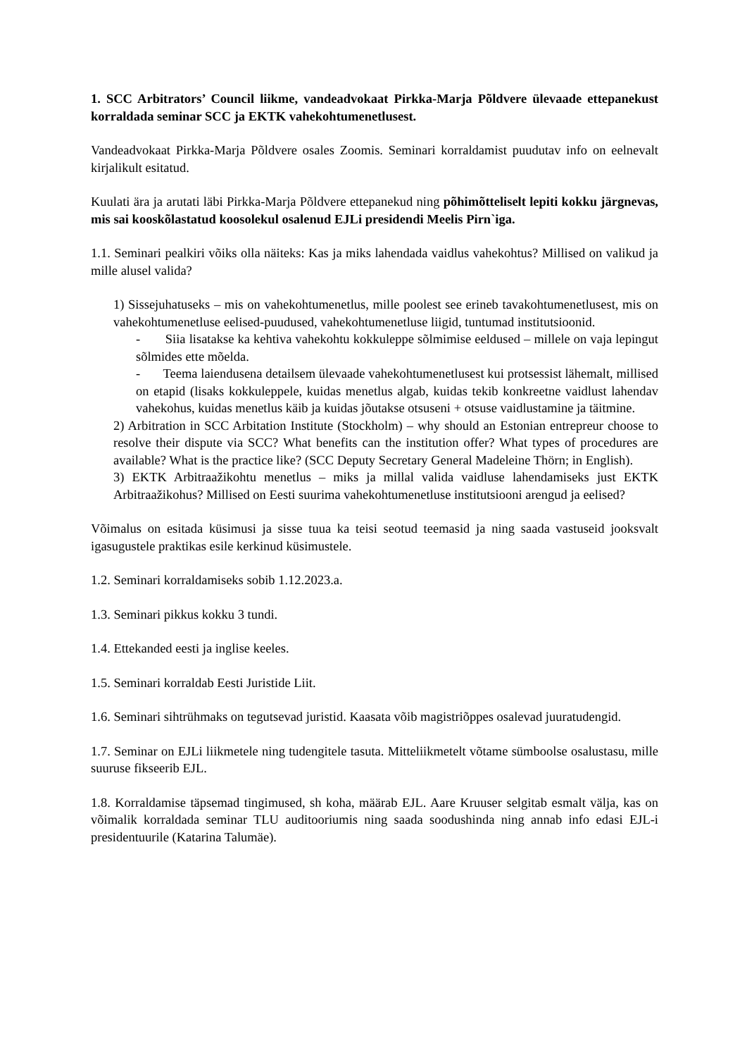1. SCC Arbitrators’ Council liikme, vandeadvokaat Pirkka-Marja Põldvere ülevaade ettepanekust korraldada seminar SCC ja EKTK vahekohtumenetlusest.
Vandeadvokaat Pirkka-Marja Põldvere osales Zoomis. Seminari korraldamist puudutav info on eelnevalt kirjalikult esitatud.
Kuulati ära ja arutati läbi Pirkka-Marja Põldvere ettepanekud ning põhimõtteliselt lepiti kokku järgnevas, mis sai kooskõlastatud koosolekul osalenud EJLi presidendi Meelis Pirn`iga.
1.1. Seminari pealkiri võiks olla näiteks: Kas ja miks lahendada vaidlus vahekohtus? Millised on valikud ja mille alusel valida?
1) Sissejuhatuseks – mis on vahekohtumenetlus, mille poolest see erineb tavakohtumenetlusest, mis on vahekohtumenetluse eelised-puudused, vahekohtumenetluse liigid, tuntumad institutsioonid.
- Siia lisatakse ka kehtiva vahekohtu kokkuleppe sõlmimise eeldused – millele on vaja lepingut sõlmides ette mõelda.
- Teema laiendusena detailsem ülevaade vahekohtumenetlusest kui protsessist lähemalt, millised on etapid (lisaks kokkuleppele, kuidas menetlus algab, kuidas tekib konkreetne vaidlust lahendav vahekohus, kuidas menetlus käib ja kuidas jõutakse otsuseni + otsuse vaidlustamine ja täitmine.
2) Arbitration in SCC Arbitation Institute (Stockholm) – why should an Estonian entrepreur choose to resolve their dispute via SCC? What benefits can the institution offer? What types of procedures are available? What is the practice like? (SCC Deputy Secretary General Madeleine Thörn; in English).
3) EKTK Arbitraažikohtu menetlus – miks ja millal valida vaidluse lahendamiseks just EKTK Arbitraažikohus? Millised on Eesti suurima vahekohtumenetluse institutsiooni arengud ja eelised?
Võimalus on esitada küsimusi ja sisse tuua ka teisi seotud teemasid ja ning saada vastuseid jooksvalt igasugustele praktikas esile kerkinud küsimustele.
1.2. Seminari korraldamiseks sobib 1.12.2023.a.
1.3. Seminari pikkus kokku 3 tundi.
1.4. Ettekanded eesti ja inglise keeles.
1.5. Seminari korraldab Eesti Juristide Liit.
1.6. Seminari sihtrühmaks on tegutsevad juristid. Kaasata võib magistriõppes osalevad juuratudengid.
1.7. Seminar on EJLi liikmetele ning tudengitele tasuta. Mitteliikmetelt võtame sümboolse osalustasu, mille suuruse fikseerib EJL.
1.8. Korraldamise täpsemad tingimused, sh koha, määrab EJL. Aare Kruuser selgitab esmalt välja, kas on võimalik korraldada seminar TLU auditooriumis ning saada soodushinda ning annab info edasi EJL-i presidentuurile (Katarina Talumäe).